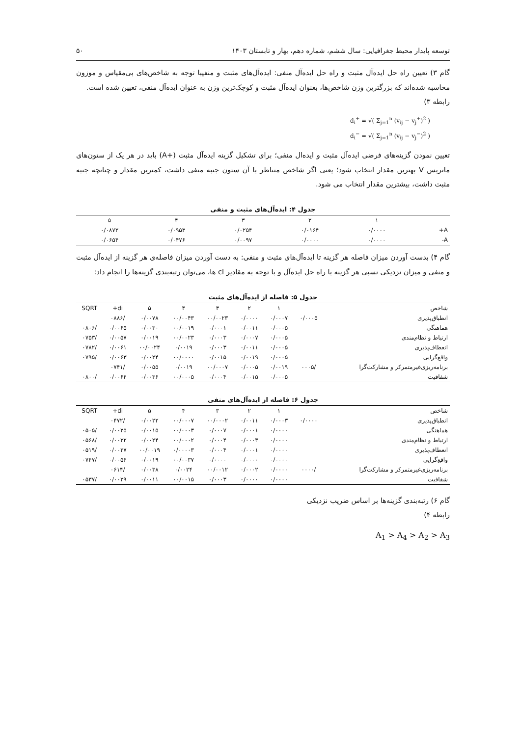توسعه پایدار محیط جغرافیایی: سال ششم، شماره دهم، بهار و تابستان ۱۴۰۳ ۵۰
گام ۳) تعیین راه حل ایده‌آل مثبت و راه حل ایده‌آل منفی: ایده‌آل‌های مثبت و منفیبا توجه به شاخص‌های بی‌مقیاس و موزون محاسبه شده‌اند که بزرگترین وزن شاخص‌ها، بعنوان ایده‌آل مثبت و کوچک‌ترین وزن به عنوان ایده‌آل منفی، تعیین شده است.
رابطه ۳)
d<sub>i</sub><sup>+</sup> = √( Σ<sub>j=1</sub><sup>n</sup> (v<sub>ij</sub> − v<sub>j</sub><sup>+</sup>)<sup>2</sup> )
d<sub>i</sub><sup>−</sup> = √( Σ<sub>j=1</sub><sup>n</sup> (v<sub>ij</sub> − v<sub>j</sub><sup>−</sup>)<sup>2</sup> )
تعیین نمودن گزینه‌های فرضی ایده‌آل مثبت و ایده‌ال منفی؛ برای تشکیل گزینه ایده‌آل مثبت (+A) باید در هر یک از ستون‌های ماتریس V بهترین مقدار انتخاب شود؛ یعنی اگر شاخص متناظر با آن ستون جنبه منفی داشت، کمترین مقدار و چنانچه جنبه مثبت داشت، بیشترین مقدار انتخاب می شود.
جدول ۴: ایده‌آل‌های مثبت و منفی
| | ۱ | ۲ | ۳ | ۴ | ۵ |
| --- | --- | --- | --- | --- | --- |
| A+ | ۰/۰۰۰۰ | ۰/۰۱۶۴ | ۰/۰۲۵۴ | ۰/۰۹۵۳ | ۰/۰۸۷۲ |
| A- | ۰/۰۰۰۰ | ۰/۰۰۰۰ | ۰/۰۰۹۷ | ۰/۰۴۷۶ | ۰/۰۶۵۴ |
گام ۴) بدست آوردن میزان فاصله هر گزینه تا ایده‌آل‌های مثبت و منفی: به دست آوردن میزان فاصله‌ی هر گزینه از ایده‌آل مثبت و منفی و میزان نزدیکی نسبی هر گزینه با راه حل ایده‌آل و با توجه به مقادیر cl ها، می‌توان رتبه‌بندی گزینه‌ها را انجام داد:
جدول ۵: فاصله از ایده‌آل‌های مثبت
| شاخص | | ۱ | ۲ | ۳ | ۴ | ۵ | di+ | SQRT |
| --- | --- | --- | --- | --- | --- | --- | --- | --- |
| انطباق‌پذیری | ۰/۰۰۰۵ | ۰/۰۰۰۷ | ۰/۰۰۰۰ | ۰۰/۰۰۲۳ | ۰۰/۰۰۴۳ | ۰/۰۰۷۸ | /۰۸۸۶ | |
| هماهنگی | | ۰/۰۰۰۵ | ۰/۰۰۱۱ | ۰/۰۰۰۱ | ۰۰/۰۰۱۹ | ۰/۰۰۳۰ | ۰/۰۰۶۵ | /۰۸۰۶ |
| ارتباط و نظام‌مندی | | ۰/۰۰۰۵ | ۰/۰۰۰۷ | ۰/۰۰۰۳ | ۰۰/۰۰۲۳ | ۰/۰۰۱۹ | ۰/۰۰۵۷ | /۰۷۵۳ |
| انعطاف‌پذیری | | ۰/۰۰۰۵ | ۰/۰۰۱۱ | ۰/۰۰۰۳ | ۰/۰۰۱۹ | ۰۰/۰۰۲۴ | ۰/۰۰۶۱ | /۰۷۸۲ |
| واقع‌گرایی | | ۰/۰۰۰۵ | ۰/۰۰۱۹ | ۰/۰۰۱۵ | ۰۰/۰۰۰۰ | ۰/۰۰۲۴ | ۰/۰۰۶۳ | /۰۷۹۵ |
| برنامه‌ریزی‌غیرمتمرکز و مشارکت‌گرا | /۰۰۰۵ | ۰/۰۰۱۹ | ۰/۰۰۰۵ | ۰۰/۰۰۰۷ | ۰/۰۰۱۹ | ۰/۰۰۵۵ | /۰۷۴۱ | |
| شفافیت | | ۰/۰۰۰۵ | ۰/۰۰۱۵ | ۰/۰۰۰۴ | ۰۰/۰۰۰۵ | ۰/۰۰۳۶ | ۰/۰۰۶۴ | /۰۸۰۰ |
جدول ۶: فاصله از ایده‌آل‌های منفی
| شاخص | | ۱ | ۲ | ۳ | ۴ | ۵ | di+ | SQRT |
| --- | --- | --- | --- | --- | --- | --- | --- | --- |
| انطباق‌پذیری | ۰/۰۰۰۰ | ۰/۰۰۰۳ | ۰/۰۰۱۱ | ۰۰/۰۰۰۲ | ۰۰/۰۰۰۷ | ۰/۰۰۲۲ | /۰۴۷۲ | |
| هماهنگی | | ۰/۰۰۰۰ | ۰/۰۰۰۱ | ۰/۰۰۰۷ | ۰۰/۰۰۰۳ | ۰/۰۰۱۵ | ۰/۰۰۲۵ | /۰۵۰۵ |
| ارتباط و نظام‌مندی | | ۰/۰۰۰۰ | ۰/۰۰۰۳ | ۰/۰۰۰۴ | ۰۰/۰۰۰۲ | ۰/۰۰۲۴ | ۰/۰۰۳۲ | /۰۵۶۸ |
| انعطاف‌پذیری | | ۰/۰۰۰۰ | ۰/۰۰۰۱ | ۰/۰۰۰۴ | ۰/۰۰۰۰۳ | ۰۰/۰۰۱۹ | ۰/۰۰۲۷ | /۰۵۱۹ |
| واقع‌گرایی | | ۰/۰۰۰۰ | ۰/۰۰۰۰ | ۰/۰۰۰۰ | ۰۰/۰۰۳۷ | ۰/۰۰۱۹ | ۰/۰۰۵۶ | /۰۷۴۷ |
| برنامه‌ریزی‌غیرمتمرکز و مشارکت‌گرا | /۰۰۰۰ | ۰/۰۰۰۰ | ۰/۰۰۰۲ | ۰۰/۰۰۱۲ | ۰/۰۰۲۴ | ۰/۰۰۳۸ | /۰۶۱۴ | |
| شفافیت | | ۰/۰۰۰۰ | ۰/۰۰۰۰ | ۰/۰۰۰۳ | ۰۰/۰۰۱۵ | ۰/۰۰۱۱ | ۰/۰۰۲۹ | /۰۵۳۷ |
گام ۶) رتبه‌بندی گزینه‌ها بر اساس ضریب نزدیکی
رابطه ۴)
A<sub>1</sub> > A<sub>4</sub> > A<sub>2</sub> > A<sub>3</sub>